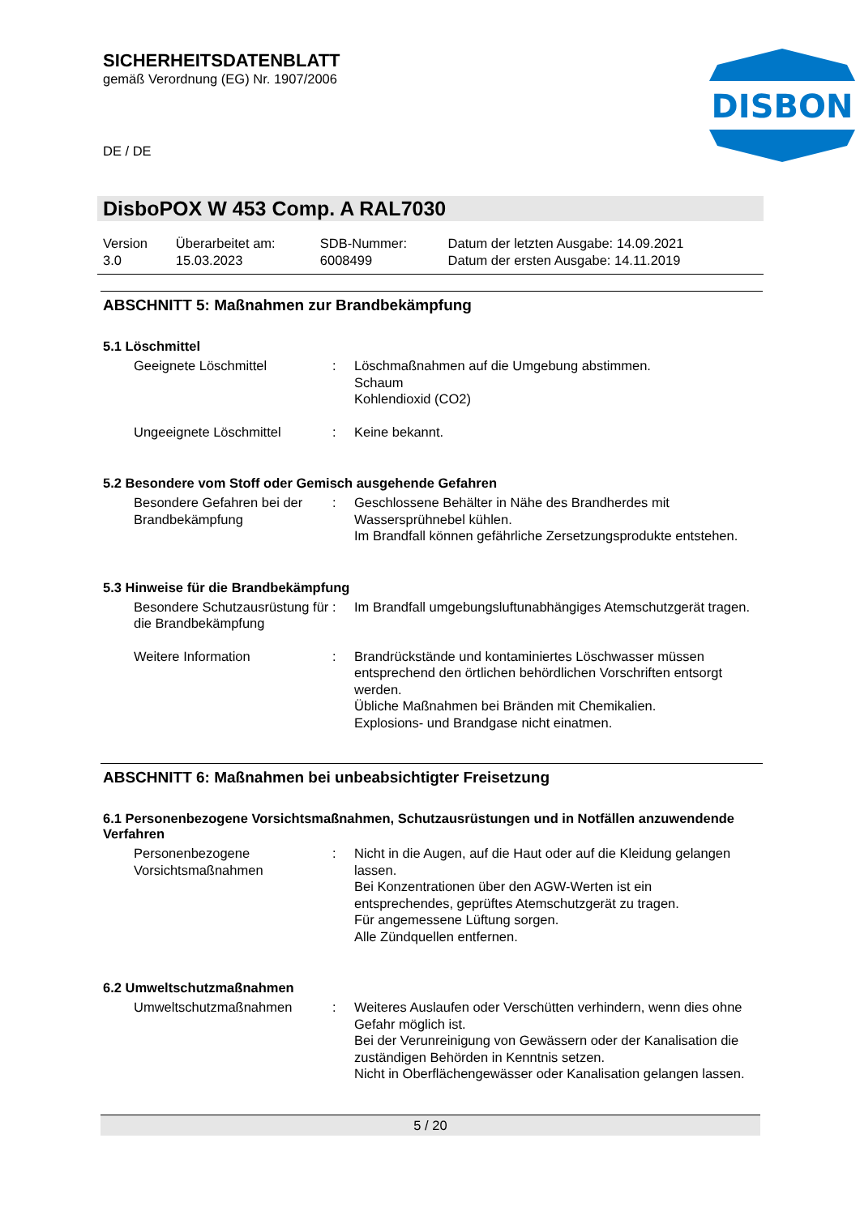SICHERHEITSDATENBLATT
gemäß Verordnung (EG) Nr. 1907/2006
DISBON
DE / DE
DisboPOX W 453 Comp. A RAL7030
| Version 3.0 | Überarbeitet am: 15.03.2023 | SDB-Nummer: 6008499 | Datum der letzten Ausgabe: 14.09.2021 Datum der ersten Ausgabe: 14.11.2019 |
ABSCHNITT 5: Maßnahmen zur Brandbekämpfung
5.1 Löschmittel
| Geeignete Löschmittel | : | Löschmaßnahmen auf die Umgebung abstimmen. Schaum Kohlendioxid (CO2) |
| Ungeeignete Löschmittel | : | Keine bekannt. |
5.2 Besondere vom Stoff oder Gemisch ausgehende Gefahren
| Besondere Gefahren bei der Brandbekämpfung | : | Geschlossene Behälter in Nähe des Brandherdes mit Wassersprühnebel kühlen. Im Brandfall können gefährliche Zersetzungsprodukte entstehen. |
5.3 Hinweise für die Brandbekämpfung
| Besondere Schutzausrüstung für die Brandbekämpfung | : | Im Brandfall umgebungsluftunabhängiges Atemschutzgerät tragen. |
| Weitere Information | : | Brandrückstände und kontaminiertes Löschwasser müssen entsprechend den örtlichen behördlichen Vorschriften entsorgt werden. Übliche Maßnahmen bei Bränden mit Chemikalien. Explosions- und Brandgase nicht einatmen. |
ABSCHNITT 6: Maßnahmen bei unbeabsichtigter Freisetzung
6.1 Personenbezogene Vorsichtsmaßnahmen, Schutzausrüstungen und in Notfällen anzuwendende Verfahren
| Personenbezogene Vorsichtsmaßnahmen | : | Nicht in die Augen, auf die Haut oder auf die Kleidung gelangen lassen. Bei Konzentrationen über den AGW-Werten ist ein entsprechendes, geprüftes Atemschutzgerät zu tragen. Für angemessene Lüftung sorgen. Alle Zündquellen entfernen. |
6.2 Umweltschutzmaßnahmen
| Umweltschutzmaßnahmen | : | Weiteres Auslaufen oder Verschütten verhindern, wenn dies ohne Gefahr möglich ist. Bei der Verunreinigung von Gewässern oder der Kanalisation die zuständigen Behörden in Kenntnis setzen. Nicht in Oberflächengewässer oder Kanalisation gelangen lassen. |
5 / 20